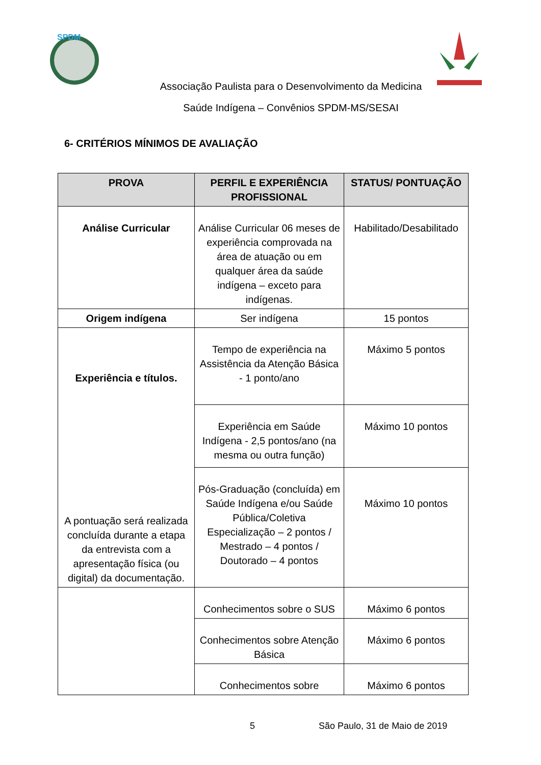SPDM
Associação Paulista para o Desenvolvimento da Medicina
Saúde Indígena – Convênios SPDM-MS/SESAI
6- CRITÉRIOS MÍNIMOS DE AVALIAÇÃO
| PROVA | PERFIL E EXPERIÊNCIA PROFISSIONAL | STATUS/ PONTUAÇÃO |
| --- | --- | --- |
| Análise Curricular | Análise Curricular 06 meses de experiência comprovada na área de atuação ou em qualquer área da saúde indígena – exceto para indígenas. | Habilitado/Desabilitado |
| Origem indígena | Ser indígena | 15 pontos |
| Experiência e títulos. A pontuação será realizada concluída durante a etapa da entrevista com a apresentação física (ou digital) da documentação. | Tempo de experiência na Assistência da Atenção Básica - 1 ponto/ano | Máximo 5 pontos |
| | Experiência em Saúde Indígena - 2,5 pontos/ano (na mesma ou outra função) | Máximo 10 pontos |
| | Pós-Graduação (concluída) em Saúde Indígena e/ou Saúde Pública/Coletiva Especialização – 2 pontos / Mestrado – 4 pontos / Doutorado – 4 pontos | Máximo 10 pontos |
| | Conhecimentos sobre o SUS | Máximo 6 pontos |
| | Conhecimentos sobre Atenção Básica | Máximo 6 pontos |
| | Conhecimentos sobre | Máximo 6 pontos |
5 São Paulo, 31 de Maio de 2019